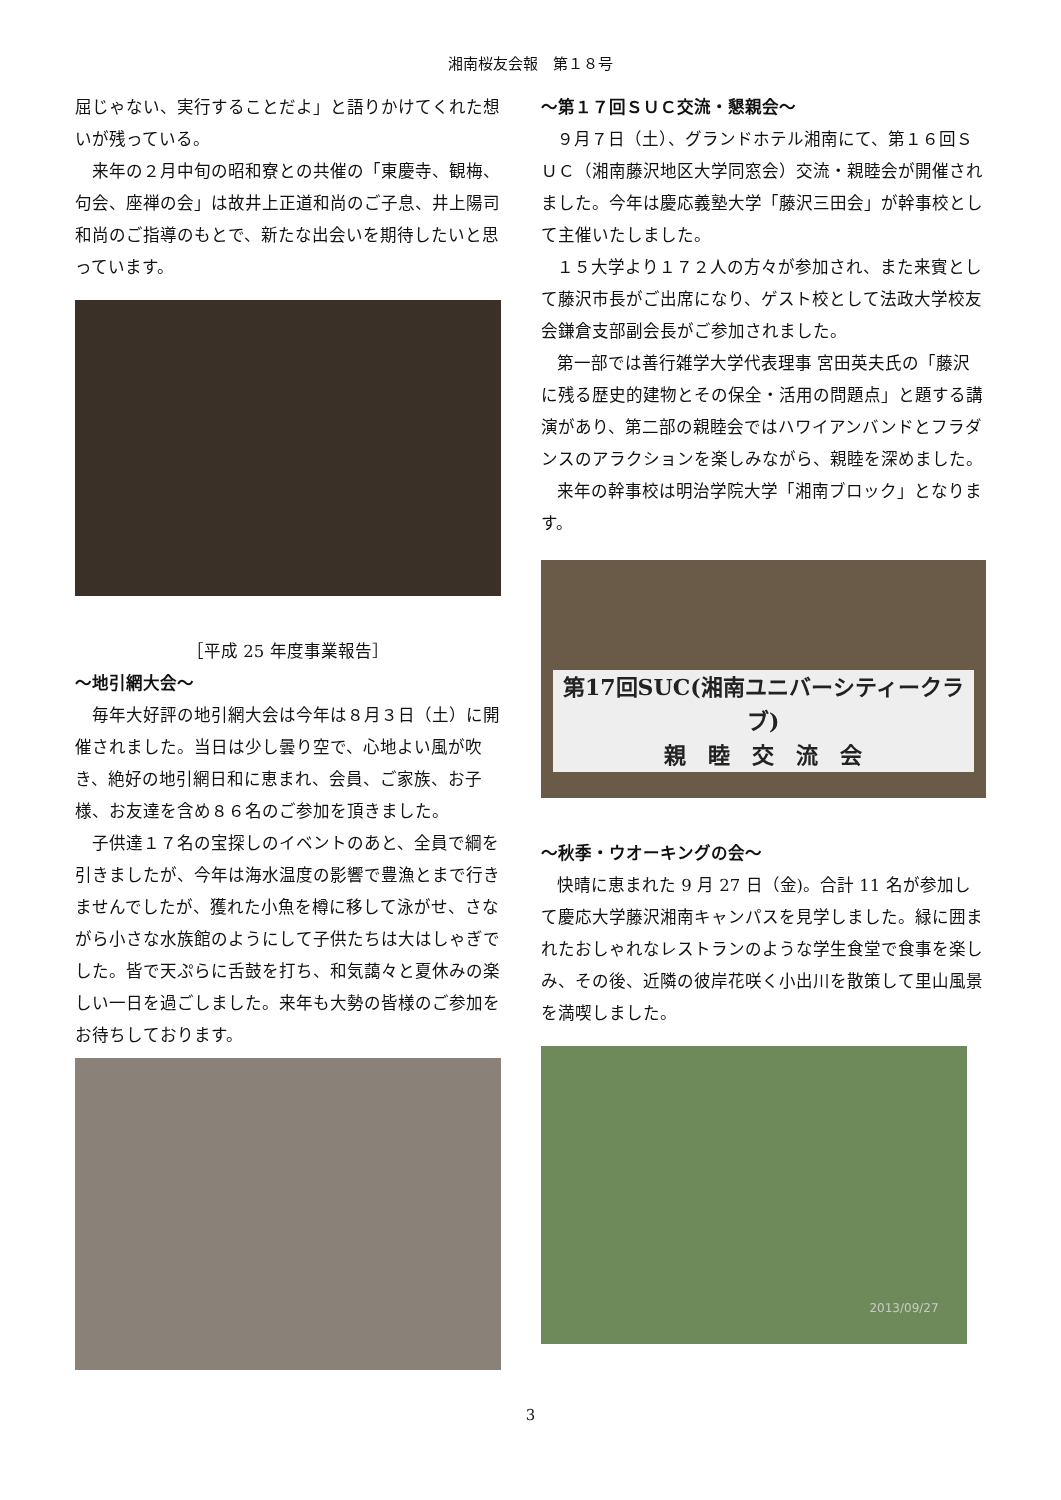湘南桜友会報　第１８号
屈じゃない、実行することだよ」と語りかけてくれた想いが残っている。
来年の２月中旬の昭和寮との共催の「東慶寺、観梅、句会、座禅の会」は故井上正道和尚のご子息、井上陽司和尚のご指導のもとで、新たな出会いを期待したいと思っています。
［平成 25 年度事業報告］
～地引網大会～
毎年大好評の地引網大会は今年は８月３日（土）に開催されました。当日は少し曇り空で、心地よい風が吹き、絶好の地引網日和に恵まれ、会員、ご家族、お子様、お友達を含め８６名のご参加を頂きました。
子供達１７名の宝探しのイベントのあと、全員で綱を引きましたが、今年は海水温度の影響で豊漁とまで行きませんでしたが、獲れた小魚を樽に移して泳がせ、さながら小さな水族館のようにして子供たちは大はしゃぎでした。皆で天ぷらに舌鼓を打ち、和気藹々と夏休みの楽しい一日を過ごしました。来年も大勢の皆様のご参加をお待ちしております。
～第１７回ＳＵＣ交流・懇親会～
９月７日（土）、グランドホテル湘南にて、第１６回ＳＵＣ（湘南藤沢地区大学同窓会）交流・親睦会が開催されました。今年は慶応義塾大学「藤沢三田会」が幹事校として主催いたしました。
１５大学より１７２人の方々が参加され、また来賓として藤沢市長がご出席になり、ゲスト校として法政大学校友会鎌倉支部副会長がご参加されました。
第一部では善行雑学大学代表理事 宮田英夫氏の「藤沢に残る歴史的建物とその保全・活用の問題点」と題する講演があり、第二部の親睦会ではハワイアンバンドとフラダンスのアラクションを楽しみながら、親睦を深めました。
来年の幹事校は明治学院大学「湘南ブロック」となります。
第17回SUC(湘南ユニバーシティークラブ)
親　睦　交　流　会
～秋季・ウオーキングの会～
快晴に恵まれた 9 月 27 日（金)。合計 11 名が参加して慶応大学藤沢湘南キャンパスを見学しました。緑に囲まれたおしゃれなレストランのような学生食堂で食事を楽しみ、その後、近隣の彼岸花咲く小出川を散策して里山風景を満喫しました。
2013/09/27
3